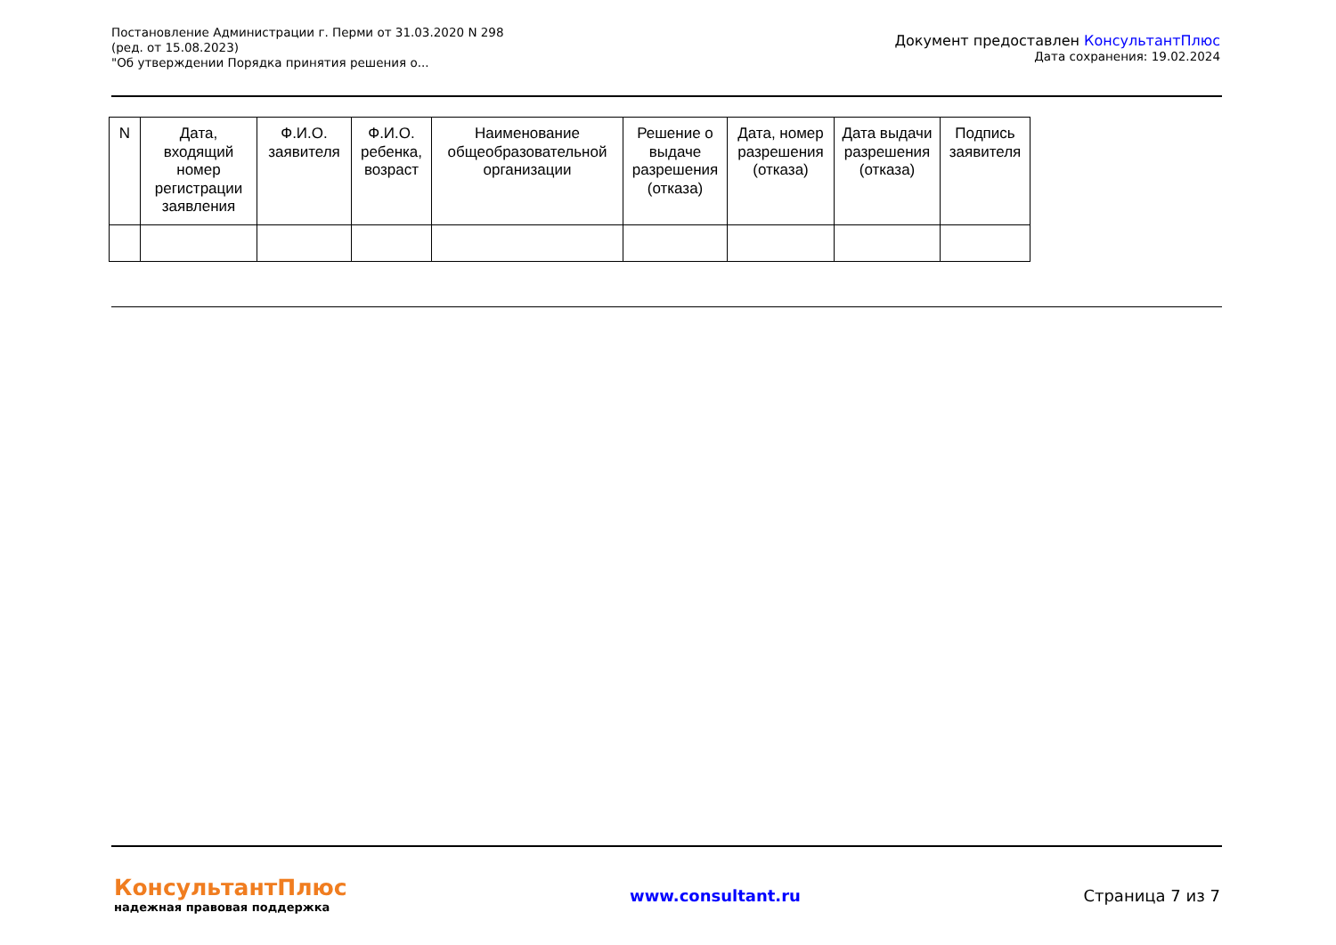Постановление Администрации г. Перми от 31.03.2020 N 298
(ред. от 15.08.2023)
"Об утверждении Порядка принятия решения о...
Документ предоставлен КонсультантПлюс
Дата сохранения: 19.02.2024
| N | Дата, входящий номер регистрации заявления | Ф.И.О. заявителя | Ф.И.О. ребенка, возраст | Наименование общеобразовательной организации | Решение о выдаче разрешения (отказа) | Дата, номер разрешения (отказа) | Дата выдачи разрешения (отказа) | Подпись заявителя |
| --- | --- | --- | --- | --- | --- | --- | --- | --- |
КонсультантПлюс
надежная правовая поддержка
www.consultant.ru Страница 7 из 7